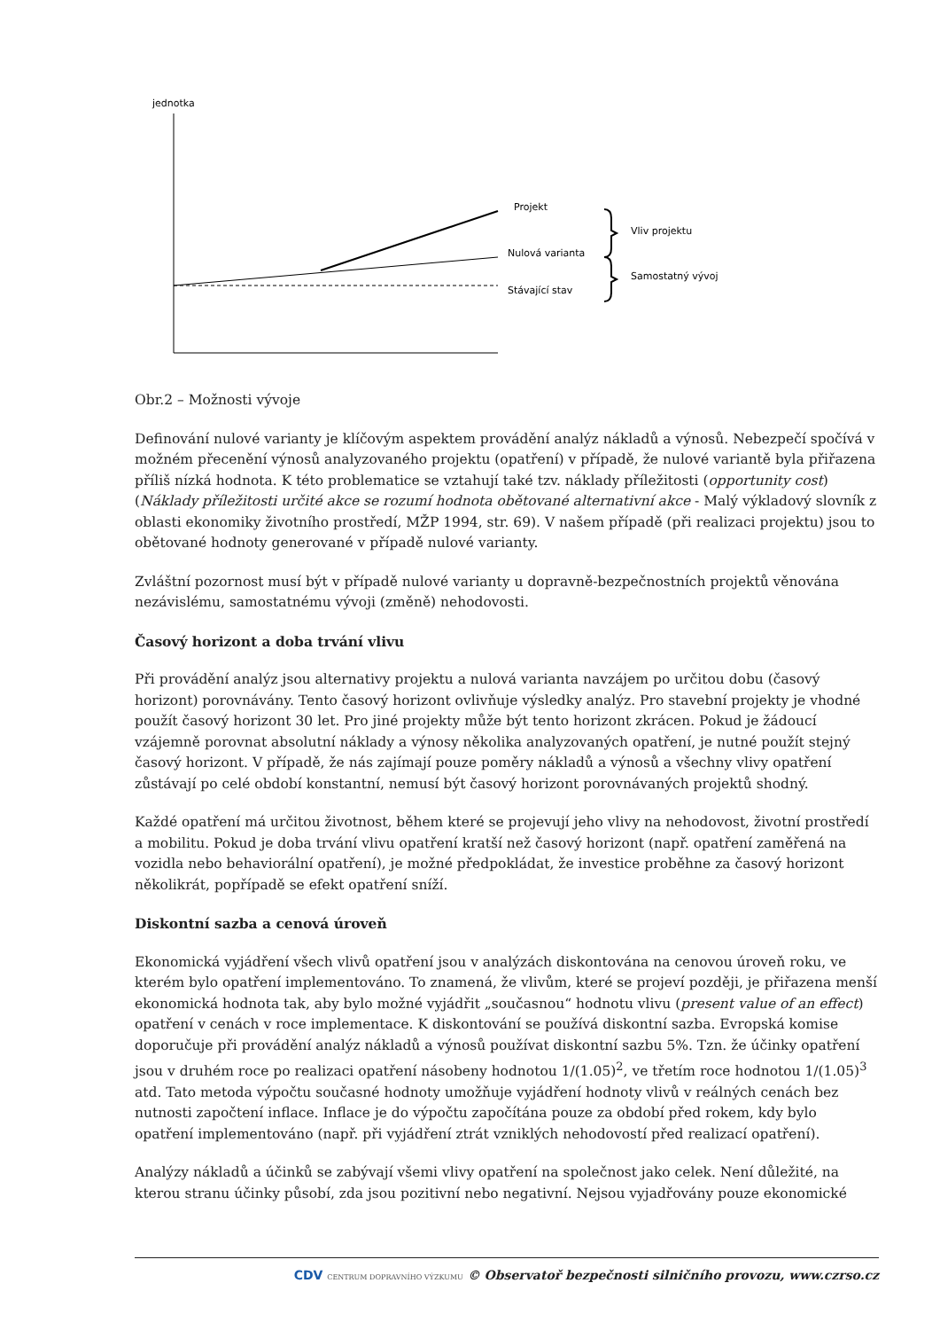jednotka
Projekt
Nulová varianta
Stávající stav
Vliv projektu
Samostatný vývoj
Obr.2 – Možnosti vývoje
Definování nulové varianty je klíčovým aspektem provádění analýz nákladů a výnosů. Nebezpečí spočívá v možném přecenění výnosů analyzovaného projektu (opatření) v případě, že nulové variantě byla přiřazena příliš nízká hodnota. K této problematice se vztahují také tzv. náklady příležitosti (opportunity cost) (Náklady příležitosti určité akce se rozumí hodnota obětované alternativní akce - Malý výkladový slovník z oblasti ekonomiky životního prostředí, MŽP 1994, str. 69). V našem případě (při realizaci projektu) jsou to obětované hodnoty generované v případě nulové varianty.
Zvláštní pozornost musí být v případě nulové varianty u dopravně-bezpečnostních projektů věnována nezávislému, samostatnému vývoji (změně) nehodovosti.
Časový horizont a doba trvání vlivu
Při provádění analýz jsou alternativy projektu a nulová varianta navzájem po určitou dobu (časový horizont) porovnávány. Tento časový horizont ovlivňuje výsledky analýz. Pro stavební projekty je vhodné použít časový horizont 30 let. Pro jiné projekty může být tento horizont zkrácen. Pokud je žádoucí vzájemně porovnat absolutní náklady a výnosy několika analyzovaných opatření, je nutné použít stejný časový horizont. V případě, že nás zajímají pouze poměry nákladů a výnosů a všechny vlivy opatření zůstávají po celé období konstantní, nemusí být časový horizont porovnávaných projektů shodný.
Každé opatření má určitou životnost, během které se projevují jeho vlivy na nehodovost, životní prostředí a mobilitu. Pokud je doba trvání vlivu opatření kratší než časový horizont (např. opatření zaměřená na vozidla nebo behaviorální opatření), je možné předpokládat, že investice proběhne za časový horizont několikrát, popřípadě se efekt opatření sníží.
Diskontní sazba a cenová úroveň
Ekonomická vyjádření všech vlivů opatření jsou v analýzách diskontována na cenovou úroveň roku, ve kterém bylo opatření implementováno. To znamená, že vlivům, které se projeví později, je přiřazena menší ekonomická hodnota tak, aby bylo možné vyjádřit „současnou“ hodnotu vlivu (present value of an effect) opatření v cenách v roce implementace. K diskontování se používá diskontní sazba. Evropská komise doporučuje při provádění analýz nákladů a výnosů používat diskontní sazbu 5%. Tzn. že účinky opatření jsou v druhém roce po realizaci opatření násobeny hodnotou 1/(1.05)<sup>2</sup>, ve třetím roce hodnotou 1/(1.05)<sup>3</sup> atd. Tato metoda výpočtu současné hodnoty umožňuje vyjádření hodnoty vlivů v reálných cenách bez nutnosti započtení inflace. Inflace je do výpočtu započítána pouze za období před rokem, kdy bylo opatření implementováno (např. při vyjádření ztrát vzniklých nehodovostí před realizací opatření).
Analýzy nákladů a účinků se zabývají všemi vlivy opatření na společnost jako celek. Není důležité, na kterou stranu účinky působí, zda jsou pozitivní nebo negativní. Nejsou vyjadřovány pouze ekonomické
CDV CENTRUM DOPRAVNÍHO VÝZKUMU © Observatoř bezpečnosti silničního provozu, www.czrso.cz